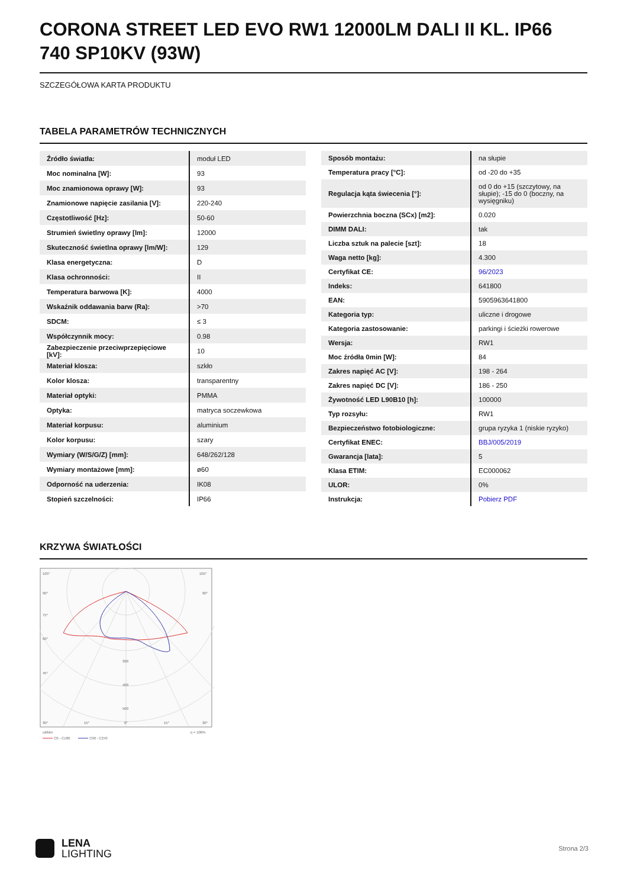CORONA STREET LED EVO RW1 12000LM DALI II KL. IP66 740 SP10KV (93W)
SZCZEGÓŁOWA KARTA PRODUKTU
TABELA PARAMETRÓW TECHNICZNYCH
| Źródło światła: | moduł LED |
| Moc nominalna [W]: | 93 |
| Moc znamionowa oprawy [W]: | 93 |
| Znamionowe napięcie zasilania [V]: | 220-240 |
| Częstotliwość [Hz]: | 50-60 |
| Strumień świetlny oprawy [lm]: | 12000 |
| Skuteczność świetlna oprawy [lm/W]: | 129 |
| Klasa energetyczna: | D |
| Klasa ochronności: | II |
| Temperatura barwowa [K]: | 4000 |
| Wskaźnik oddawania barw (Ra): | >70 |
| SDCM: | ≤ 3 |
| Współczynnik mocy: | 0.98 |
| Zabezpieczenie przeciwprzepięciowe [kV]: | 10 |
| Materiał klosza: | szkło |
| Kolor klosza: | transparentny |
| Materiał optyki: | PMMA |
| Optyka: | matryca soczewkowa |
| Materiał korpusu: | aluminium |
| Kolor korpusu: | szary |
| Wymiary (W/S/G/Z) [mm]: | 648/262/128 |
| Wymiary montażowe [mm]: | ø60 |
| Odporność na uderzenia: | IK08 |
| Stopień szczelności: | IP66 |
| Sposób montażu: | na słupie |
| Temperatura pracy [°C]: | od -20 do +35 |
| Regulacja kąta świecenia [°]: | od 0 do +15 (szczytowy, na słupie); -15 do 0 (boczny, na wysięgniku) |
| Powierzchnia boczna (SCx) [m2]: | 0.020 |
| DIMM DALI: | tak |
| Liczba sztuk na palecie [szt]: | 18 |
| Waga netto [kg]: | 4.300 |
| Certyfikat CE: | 96/2023 |
| Indeks: | 641800 |
| EAN: | 5905963641800 |
| Kategoria typ: | uliczne i drogowe |
| Kategoria zastosowanie: | parkingi i ścieżki rowerowe |
| Wersja: | RW1 |
| Moc źródła 0min [W]: | 84 |
| Zakres napięć AC [V]: | 198 - 264 |
| Zakres napięć DC [V]: | 186 - 250 |
| Żywotność LED L90B10 [h]: | 100000 |
| Typ rozsyłu: | RW1 |
| Bezpieczeństwo fotobiologiczne: | grupa ryzyka 1 (niskie ryzyko) |
| Certyfikat ENEC: | BBJ/005/2019 |
| Gwarancja [lata]: | 5 |
| Klasa ETIM: | EC000062 |
| ULOR: | 0% |
| Instrukcja: | Pobierz PDF |
KRZYWA ŚWIATŁOŚCI
105°
105°
90°
90°
75°
60°
45°
300
400
500
30°
15°
0°
15°
30°
cd/klm
η = 100%
C0 - C180
C90 - C270
LENA
LIGHTING
Strona 2/3